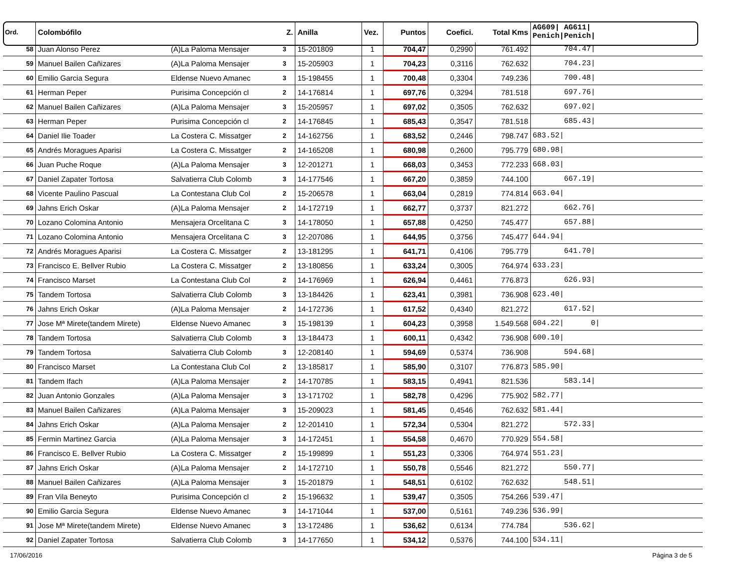| Ord. | Colombófilo | | Z. | Anilla | Vez. | Puntos | Coefici. | Total Kms | AG609/ AG611/ Penich/Penich/ |
| --- | --- | --- | --- | --- | --- | --- | --- | --- | --- |
| 58 | Juan Alonso Perez | (A)La Paloma Mensajer | 3 | 15-201809 | 1 | 704,47 | 0,2990 | 761.492 | 704.47/ |
| 59 | Manuel Bailen Cañizares | (A)La Paloma Mensajer | 3 | 15-205903 | 1 | 704,23 | 0,3116 | 762.632 | 704.23/ |
| 60 | Emilio Garcia Segura | Eldense Nuevo Amanec | 3 | 15-198455 | 1 | 700,48 | 0,3304 | 749.236 | 700.48/ |
| 61 | Herman Peper | Purisima Concepción cl | 2 | 14-176814 | 1 | 697,76 | 0,3294 | 781.518 | 697.76/ |
| 62 | Manuel Bailen Cañizares | (A)La Paloma Mensajer | 3 | 15-205957 | 1 | 697,02 | 0,3505 | 762.632 | 697.02/ |
| 63 | Herman Peper | Purisima Concepción cl | 2 | 14-176845 | 1 | 685,43 | 0,3547 | 781.518 | 685.43/ |
| 64 | Daniel Ilie Toader | La Costera C. Missatger | 2 | 14-162756 | 1 | 683,52 | 0,2446 | 798.747 | 683.52/ |
| 65 | Andrés Moragues Aparisi | La Costera C. Missatger | 2 | 14-165208 | 1 | 680,98 | 0,2600 | 795.779 | 680.98/ |
| 66 | Juan Puche Roque | (A)La Paloma Mensajer | 3 | 12-201271 | 1 | 668,03 | 0,3453 | 772.233 | 668.03/ |
| 67 | Daniel Zapater Tortosa | Salvatierra Club Colomb | 3 | 14-177546 | 1 | 667,20 | 0,3859 | 744.100 | 667.19/ |
| 68 | Vicente Paulino Pascual | La Contestana Club Col | 2 | 15-206578 | 1 | 663,04 | 0,2819 | 774.814 | 663.04/ |
| 69 | Jahns Erich Oskar | (A)La Paloma Mensajer | 2 | 14-172719 | 1 | 662,77 | 0,3737 | 821.272 | 662.76/ |
| 70 | Lozano Colomina Antonio | Mensajera Orcelitana C | 3 | 14-178050 | 1 | 657,88 | 0,4250 | 745.477 | 657.88/ |
| 71 | Lozano Colomina Antonio | Mensajera Orcelitana C | 3 | 12-207086 | 1 | 644,95 | 0,3756 | 745.477 | 644.94/ |
| 72 | Andrés Moragues Aparisi | La Costera C. Missatger | 2 | 13-181295 | 1 | 641,71 | 0,4106 | 795.779 | 641.70/ |
| 73 | Francisco E. Bellver Rubio | La Costera C. Missatger | 2 | 13-180856 | 1 | 633,24 | 0,3005 | 764.974 | 633.23/ |
| 74 | Francisco Marset | La Contestana Club Col | 2 | 14-176969 | 1 | 626,94 | 0,4461 | 776.873 | 626.93/ |
| 75 | Tandem Tortosa | Salvatierra Club Colomb | 3 | 13-184426 | 1 | 623,41 | 0,3981 | 736.908 | 623.40/ |
| 76 | Jahns Erich Oskar | (A)La Paloma Mensajer | 2 | 14-172736 | 1 | 617,52 | 0,4340 | 821.272 | 617.52/ |
| 77 | Jose Mª Mirete(tandem Mirete) | Eldense Nuevo Amanec | 3 | 15-198139 | 1 | 604,23 | 0,3958 | 1.549.568 | 604.22/ 0/ |
| 78 | Tandem Tortosa | Salvatierra Club Colomb | 3 | 13-184473 | 1 | 600,11 | 0,4342 | 736.908 | 600.10/ |
| 79 | Tandem Tortosa | Salvatierra Club Colomb | 3 | 12-208140 | 1 | 594,69 | 0,5374 | 736.908 | 594.68/ |
| 80 | Francisco Marset | La Contestana Club Col | 2 | 13-185817 | 1 | 585,90 | 0,3107 | 776.873 | 585.90/ |
| 81 | Tandem Ifach | (A)La Paloma Mensajer | 2 | 14-170785 | 1 | 583,15 | 0,4941 | 821.536 | 583.14/ |
| 82 | Juan Antonio Gonzales | (A)La Paloma Mensajer | 3 | 13-171702 | 1 | 582,78 | 0,4296 | 775.902 | 582.77/ |
| 83 | Manuel Bailen Cañizares | (A)La Paloma Mensajer | 3 | 15-209023 | 1 | 581,45 | 0,4546 | 762.632 | 581.44/ |
| 84 | Jahns Erich Oskar | (A)La Paloma Mensajer | 2 | 12-201410 | 1 | 572,34 | 0,5304 | 821.272 | 572.33/ |
| 85 | Fermin Martinez Garcia | (A)La Paloma Mensajer | 3 | 14-172451 | 1 | 554,58 | 0,4670 | 770.929 | 554.58/ |
| 86 | Francisco E. Bellver Rubio | La Costera C. Missatger | 2 | 15-199899 | 1 | 551,23 | 0,3306 | 764.974 | 551.23/ |
| 87 | Jahns Erich Oskar | (A)La Paloma Mensajer | 2 | 14-172710 | 1 | 550,78 | 0,5546 | 821.272 | 550.77/ |
| 88 | Manuel Bailen Cañizares | (A)La Paloma Mensajer | 3 | 15-201879 | 1 | 548,51 | 0,6102 | 762.632 | 548.51/ |
| 89 | Fran Vila Beneyto | Purisima Concepción cl | 2 | 15-196632 | 1 | 539,47 | 0,3505 | 754.266 | 539.47/ |
| 90 | Emilio Garcia Segura | Eldense Nuevo Amanec | 3 | 14-171044 | 1 | 537,00 | 0,5161 | 749.236 | 536.99/ |
| 91 | Jose Mª Mirete(tandem Mirete) | Eldense Nuevo Amanec | 3 | 13-172486 | 1 | 536,62 | 0,6134 | 774.784 | 536.62/ |
| 92 | Daniel Zapater Tortosa | Salvatierra Club Colomb | 3 | 14-177650 | 1 | 534,12 | 0,5376 | 744.100 | 534.11/ |
17/06/2016 Página 3 de 5